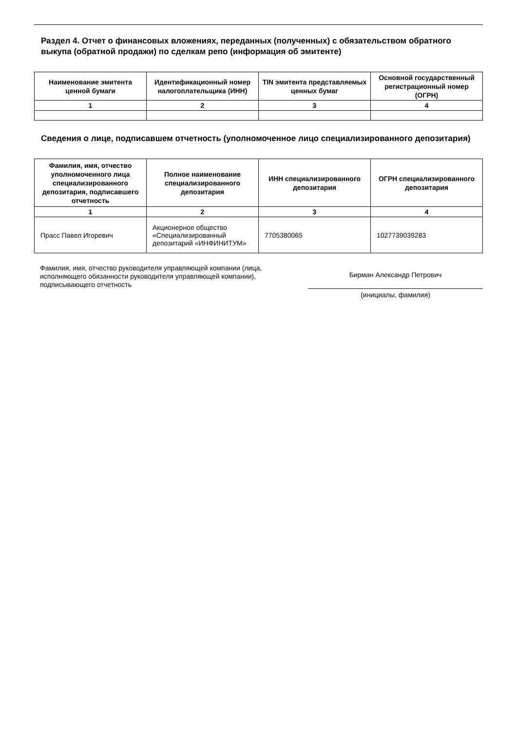Раздел 4. Отчет о финансовых вложениях, переданных (полученных) с обязательством обратного выкупа (обратной продажи) по сделкам репо (информация об эмитенте)
| Наименование эмитента ценной бумаги | Идентификационный номер налогоплательщика (ИНН) | TIN эмитента представляемых ценных бумаг | Основной государственный регистрационный номер (ОГРН) |
| --- | --- | --- | --- |
| 1 | 2 | 3 | 4 |
Сведения о лице, подписавшем отчетность (уполномоченное лицо специализированного депозитария)
| Фамилия, имя, отчество уполномоченного лица специализированного депозитария, подписавшего отчетность | Полное наименование специализированного депозитария | ИНН специализированного депозитария | ОГРН специализированного депозитария |
| --- | --- | --- | --- |
| 1 | 2 | 3 | 4 |
| Прасс Павел Игоревич | Акционерное общество «Специализированный депозитарий «ИНФИНИТУМ» | 7705380065 | 1027739039283 |
Фамилия, имя, отчество руководителя управляющей компании (лица, исполняющего обязанности руководителя управляющей компании), подписывающего отчетность
Бирман Александр Петрович
(инициалы, фамилия)